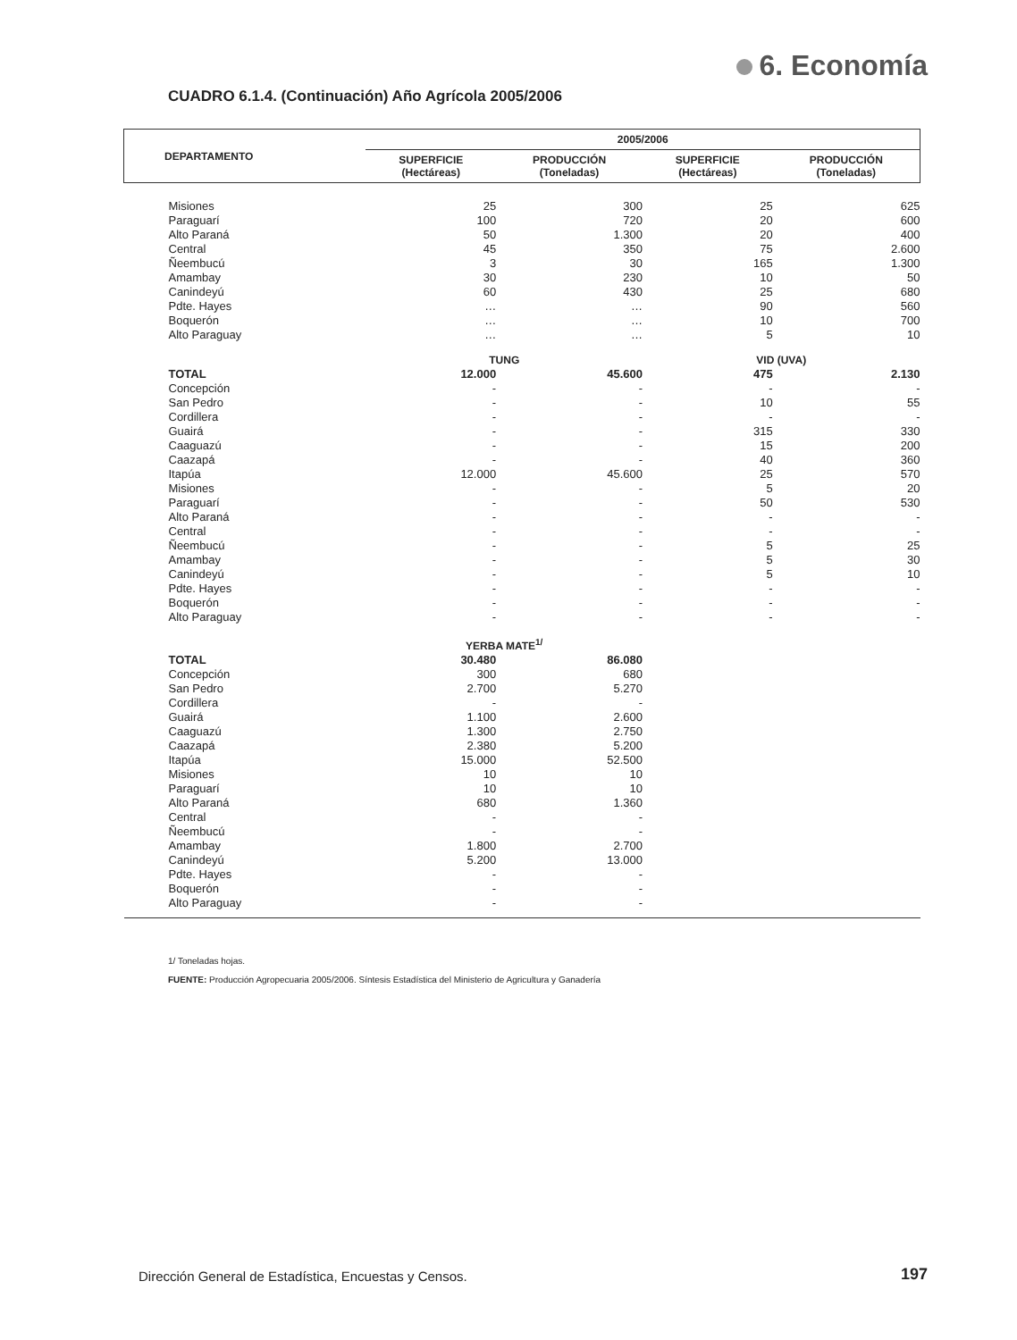6. Economía
CUADRO 6.1.4. (Continuación) Año Agrícola 2005/2006
| DEPARTAMENTO | 2005/2006 | | | |
| --- | --- | --- | --- | --- |
| | SUPERFICIE (Hectáreas) | PRODUCCIÓN (Toneladas) | SUPERFICIE (Hectáreas) | PRODUCCIÓN (Toneladas) |
| Misiones | 25 | 300 | 25 | 625 |
| Paraguarí | 100 | 720 | 20 | 600 |
| Alto Paraná | 50 | 1.300 | 20 | 400 |
| Central | 45 | 350 | 75 | 2.600 |
| Ñeembucú | 3 | 30 | 165 | 1.300 |
| Amambay | 30 | 230 | 10 | 50 |
| Canindeyú | 60 | 430 | 25 | 680 |
| Pdte. Hayes | … | … | 90 | 560 |
| Boquerón | … | … | 10 | 700 |
| Alto Paraguay | … | … | 5 | 10 |
| | TUNG | | VID (UVA) | |
| TOTAL | 12.000 | 45.600 | 475 | 2.130 |
| Concepción | - | - | - | - |
| San Pedro | - | - | 10 | 55 |
| Cordillera | - | - | - | - |
| Guairá | - | - | 315 | 330 |
| Caaguazú | - | - | 15 | 200 |
| Caazapá | - | - | 40 | 360 |
| Itapúa | 12.000 | 45.600 | 25 | 570 |
| Misiones | - | - | 5 | 20 |
| Paraguarí | - | - | 50 | 530 |
| Alto Paraná | - | - | - | - |
| Central | - | - | - | - |
| Ñeembucú | - | - | 5 | 25 |
| Amambay | - | - | 5 | 30 |
| Canindeyú | - | - | 5 | 10 |
| Pdte. Hayes | - | - | - | - |
| Boquerón | - | - | - | - |
| Alto Paraguay | - | - | - | - |
| | YERBA MATE<sup>1/</sup> | | | |
| TOTAL | 30.480 | 86.080 | | |
| Concepción | 300 | 680 | | |
| San Pedro | 2.700 | 5.270 | | |
| Cordillera | - | - | | |
| Guairá | 1.100 | 2.600 | | |
| Caaguazú | 1.300 | 2.750 | | |
| Caazapá | 2.380 | 5.200 | | |
| Itapúa | 15.000 | 52.500 | | |
| Misiones | 10 | 10 | | |
| Paraguarí | 10 | 10 | | |
| Alto Paraná | 680 | 1.360 | | |
| Central | - | - | | |
| Ñeembucú | - | - | | |
| Amambay | 1.800 | 2.700 | | |
| Canindeyú | 5.200 | 13.000 | | |
| Pdte. Hayes | - | - | | |
| Boquerón | - | - | | |
| Alto Paraguay | - | - | | |
1/ Toneladas hojas.
FUENTE: Producción Agropecuaria 2005/2006. Síntesis Estadística del Ministerio de Agricultura y Ganadería
Dirección General de Estadística, Encuestas y Censos.
197